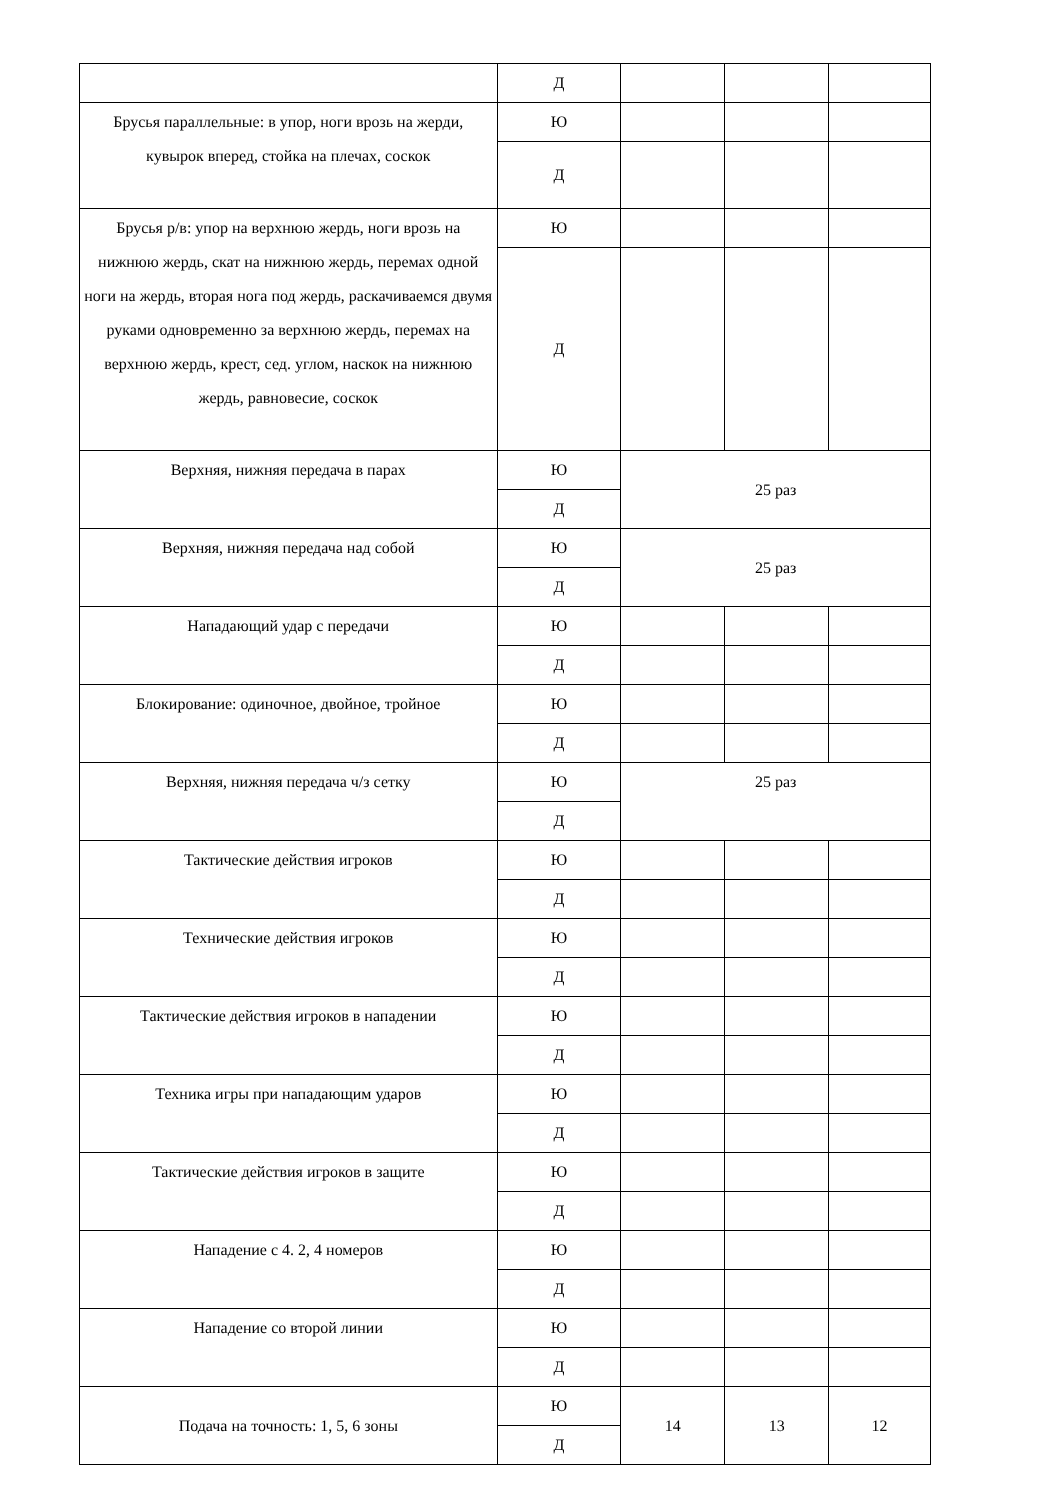| | Д | | | |
| Брусья параллельные: в упор, ноги врозь на жерди, кувырок вперед, стойка на плечах, соскок | Ю | | | |
| | Д | | | |
| Брусья р/в: упор на верхнюю жердь, ноги врозь на нижнюю жердь, скат на нижнюю жердь, перемах одной ноги на жердь, вторая нога под жердь, раскачиваемся двумя руками одновременно за верхнюю жердь, перемах на верхнюю жердь, крест, сед. углом, наскок на нижнюю жердь, равновесие, соскок | Ю | | | |
| | Д | | | |
| Верхняя, нижняя передача в парах | Ю | 25 раз | | |
| | Д | | | |
| Верхняя, нижняя передача над собой | Ю | 25 раз | | |
| | Д | | | |
| Нападающий удар с передачи | Ю | | | |
| | Д | | | |
| Блокирование: одиночное, двойное, тройное | Ю | | | |
| | Д | | | |
| Верхняя, нижняя передача ч/з сетку | Ю | 25 раз | | |
| | Д | | | |
| Тактические действия игроков | Ю | | | |
| | Д | | | |
| Технические действия игроков | Ю | | | |
| | Д | | | |
| Тактические действия игроков в нападении | Ю | | | |
| | Д | | | |
| Техника игры при нападающим ударов | Ю | | | |
| | Д | | | |
| Тактические действия игроков в защите | Ю | | | |
| | Д | | | |
| Нападение с 4. 2, 4 номеров | Ю | | | |
| | Д | | | |
| Нападение со второй линии | Ю | | | |
| | Д | | | |
| Подача на точность: 1, 5, 6 зоны | Ю | 14 | 13 | 12 |
| | Д | | | |